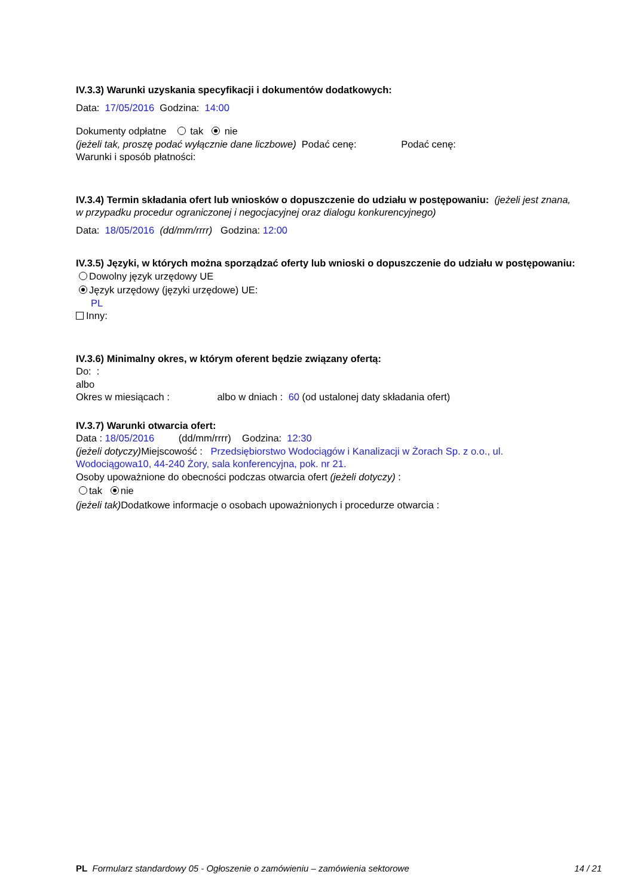IV.3.3) Warunki uzyskania specyfikacji i dokumentów dodatkowych:
Data: 17/05/2016 Godzina: 14:00
Dokumenty odpłatne tak nie
(jeżeli tak, proszę podać wyłącznie dane liczbowe) Podać cenę: Podać cenę:
Warunki i sposób płatności:
IV.3.4) Termin składania ofert lub wniosków o dopuszczenie do udziału w postępowaniu: (jeżeli jest znana, w przypadku procedur ograniczonej i negocjacyjnej oraz dialogu konkurencyjnego)
Data: 18/05/2016 (dd/mm/rrrr) Godzina: 12:00
IV.3.5) Języki, w których można sporządzać oferty lub wnioski o dopuszczenie do udziału w postępowaniu:
Dowolny język urzędowy UE
Język urzędowy (języki urzędowe) UE:
PL
Inny:
IV.3.6) Minimalny okres, w którym oferent będzie związany ofertą:
Do: :
albo
Okres w miesiącach : albo w dniach : 60 (od ustalonej daty składania ofert)
IV.3.7) Warunki otwarcia ofert:
Data : 18/05/2016 (dd/mm/rrrr) Godzina: 12:30
(jeżeli dotyczy) Miejscowość : Przedsiębiorstwo Wodociągów i Kanalizacji w Żorach Sp. z o.o., ul. Wodociągowa10, 44-240 Żory, sala konferencyjna, pok. nr 21.
Osoby upoważnione do obecności podczas otwarcia ofert (jeżeli dotyczy) :
tak nie
(jeżeli tak) Dodatkowe informacje o osobach upoważnionych i procedurze otwarcia :
PL Formularz standardowy 05 - Ogłoszenie o zamówieniu – zamówienia sektorowe 14 / 21